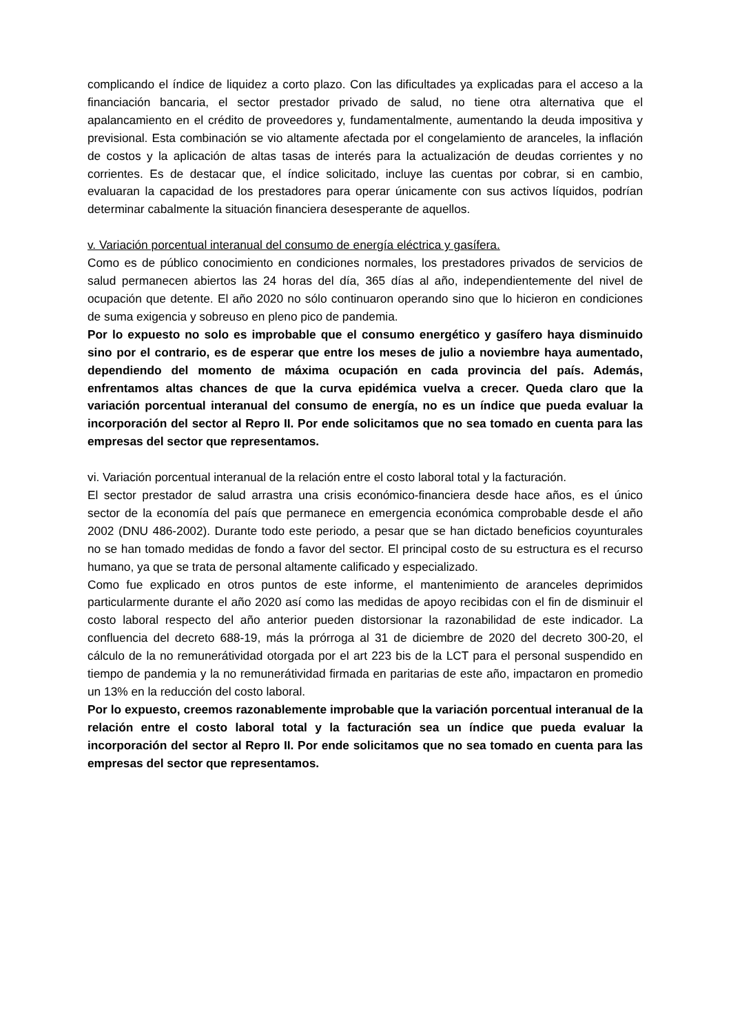complicando el índice de liquidez a corto plazo. Con las dificultades ya explicadas para el acceso a la financiación bancaria, el sector prestador privado de salud, no tiene otra alternativa que el apalancamiento en el crédito de proveedores y, fundamentalmente, aumentando la deuda impositiva y previsional. Esta combinación se vio altamente afectada por el congelamiento de aranceles, la inflación de costos y la aplicación de altas tasas de interés para la actualización de deudas corrientes y no corrientes. Es de destacar que, el índice solicitado, incluye las cuentas por cobrar, si en cambio, evaluaran la capacidad de los prestadores para operar únicamente con sus activos líquidos, podrían determinar cabalmente la situación financiera desesperante de aquellos.
v. Variación porcentual interanual del consumo de energía eléctrica y gasífera.
Como es de público conocimiento en condiciones normales, los prestadores privados de servicios de salud permanecen abiertos las 24 horas del día, 365 días al año, independientemente del nivel de ocupación que detente. El año 2020 no sólo continuaron operando sino que lo hicieron en condiciones de suma exigencia y sobreuso en pleno pico de pandemia.
Por lo expuesto no solo es improbable que el consumo energético y gasífero haya disminuido sino por el contrario, es de esperar que entre los meses de julio a noviembre haya aumentado, dependiendo del momento de máxima ocupación en cada provincia del país. Además, enfrentamos altas chances de que la curva epidémica vuelva a crecer. Queda claro que la variación porcentual interanual del consumo de energía, no es un índice que pueda evaluar la incorporación del sector al Repro II. Por ende solicitamos que no sea tomado en cuenta para las empresas del sector que representamos.
vi. Variación porcentual interanual de la relación entre el costo laboral total y la facturación.
El sector prestador de salud arrastra una crisis económico-financiera desde hace años, es el único sector de la economía del país que permanece en emergencia económica comprobable desde el año 2002 (DNU 486-2002). Durante todo este periodo, a pesar que se han dictado beneficios coyunturales no se han tomado medidas de fondo a favor del sector. El principal costo de su estructura es el recurso humano, ya que se trata de personal altamente calificado y especializado.
Como fue explicado en otros puntos de este informe, el mantenimiento de aranceles deprimidos particularmente durante el año 2020 así como las medidas de apoyo recibidas con el fin de disminuir el costo laboral respecto del año anterior pueden distorsionar la razonabilidad de este indicador. La confluencia del decreto 688-19, más la prórroga al 31 de diciembre de 2020 del decreto 300-20, el cálculo de la no remunerátividad otorgada por el art 223 bis de la LCT para el personal suspendido en tiempo de pandemia y la no remunerátividad firmada en paritarias de este año, impactaron en promedio un 13% en la reducción del costo laboral.
Por lo expuesto, creemos razonablemente improbable que la variación porcentual interanual de la relación entre el costo laboral total y la facturación sea un índice que pueda evaluar la incorporación del sector al Repro II. Por ende solicitamos que no sea tomado en cuenta para las empresas del sector que representamos.